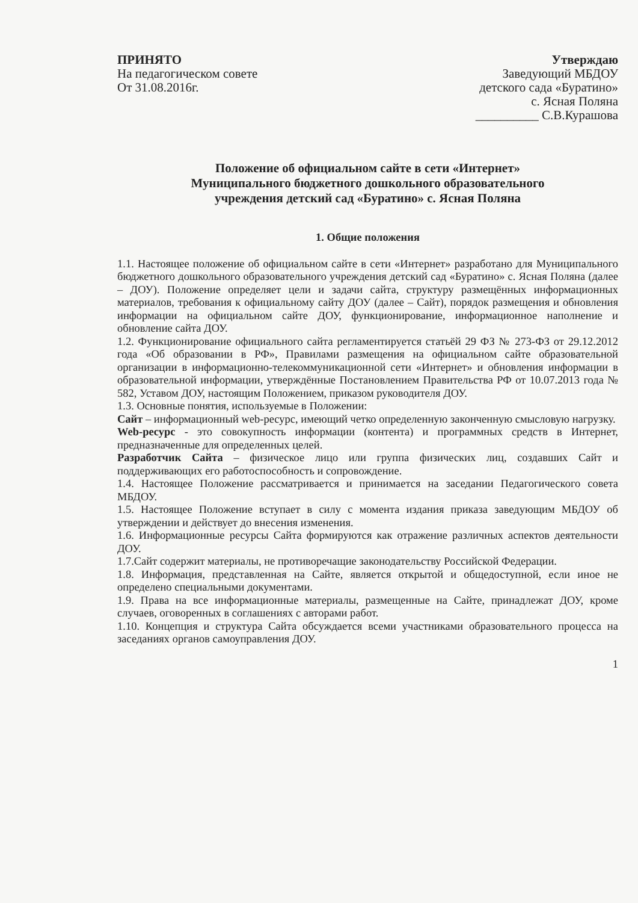ПРИНЯТО
На педагогическом совете
От 31.08.2016г.
Утверждаю
Заведующий МБДОУ
детского сада «Буратино»
с. Ясная Поляна
__________ С.В.Курашова
Положение об официальном сайте в сети «Интернет»
Муниципального бюджетного дошкольного образовательного
учреждения детский сад «Буратино» с. Ясная Поляна
1. Общие положения
1.1. Настоящее положение об официальном сайте в сети «Интернет» разработано для Муниципального бюджетного дошкольного образовательного учреждения детский сад «Буратино» с. Ясная Поляна (далее – ДОУ). Положение определяет цели и задачи сайта, структуру размещённых информационных материалов, требования к официальному сайту ДОУ (далее – Сайт), порядок размещения и обновления информации на официальном сайте ДОУ, функционирование, информационное наполнение и обновление сайта ДОУ.
1.2. Функционирование официального сайта регламентируется статьёй 29 ФЗ № 273-ФЗ от 29.12.2012 года «Об образовании в РФ», Правилами размещения на официальном сайте образовательной организации в информационно-телекоммуникационной сети «Интернет» и обновления информации в образовательной информации, утверждённые Постановлением Правительства РФ от 10.07.2013 года № 582, Уставом ДОУ, настоящим Положением, приказом руководителя ДОУ.
1.3. Основные понятия, используемые в Положении:
Сайт – информационный web-ресурс, имеющий четко определенную законченную смысловую нагрузку.
Web-ресурс - это совокупность информации (контента) и программных средств в Интернет, предназначенные для определенных целей.
Разработчик Сайта – физическое лицо или группа физических лиц, создавших Сайт и поддерживающих его работоспособность и сопровождение.
1.4. Настоящее Положение рассматривается и принимается на заседании Педагогического совета МБДОУ.
1.5. Настоящее Положение вступает в силу с момента издания приказа заведующим МБДОУ об утверждении и действует до внесения изменения.
1.6. Информационные ресурсы Сайта формируются как отражение различных аспектов деятельности ДОУ.
1.7.Сайт содержит материалы, не противоречащие законодательству Российской Федерации.
1.8. Информация, представленная на Сайте, является открытой и общедоступной, если иное не определено специальными документами.
1.9. Права на все информационные материалы, размещенные на Сайте, принадлежат ДОУ, кроме случаев, оговоренных в соглашениях с авторами работ.
1.10. Концепция и структура Сайта обсуждается всеми участниками образовательного процесса на заседаниях органов самоуправления ДОУ.
1